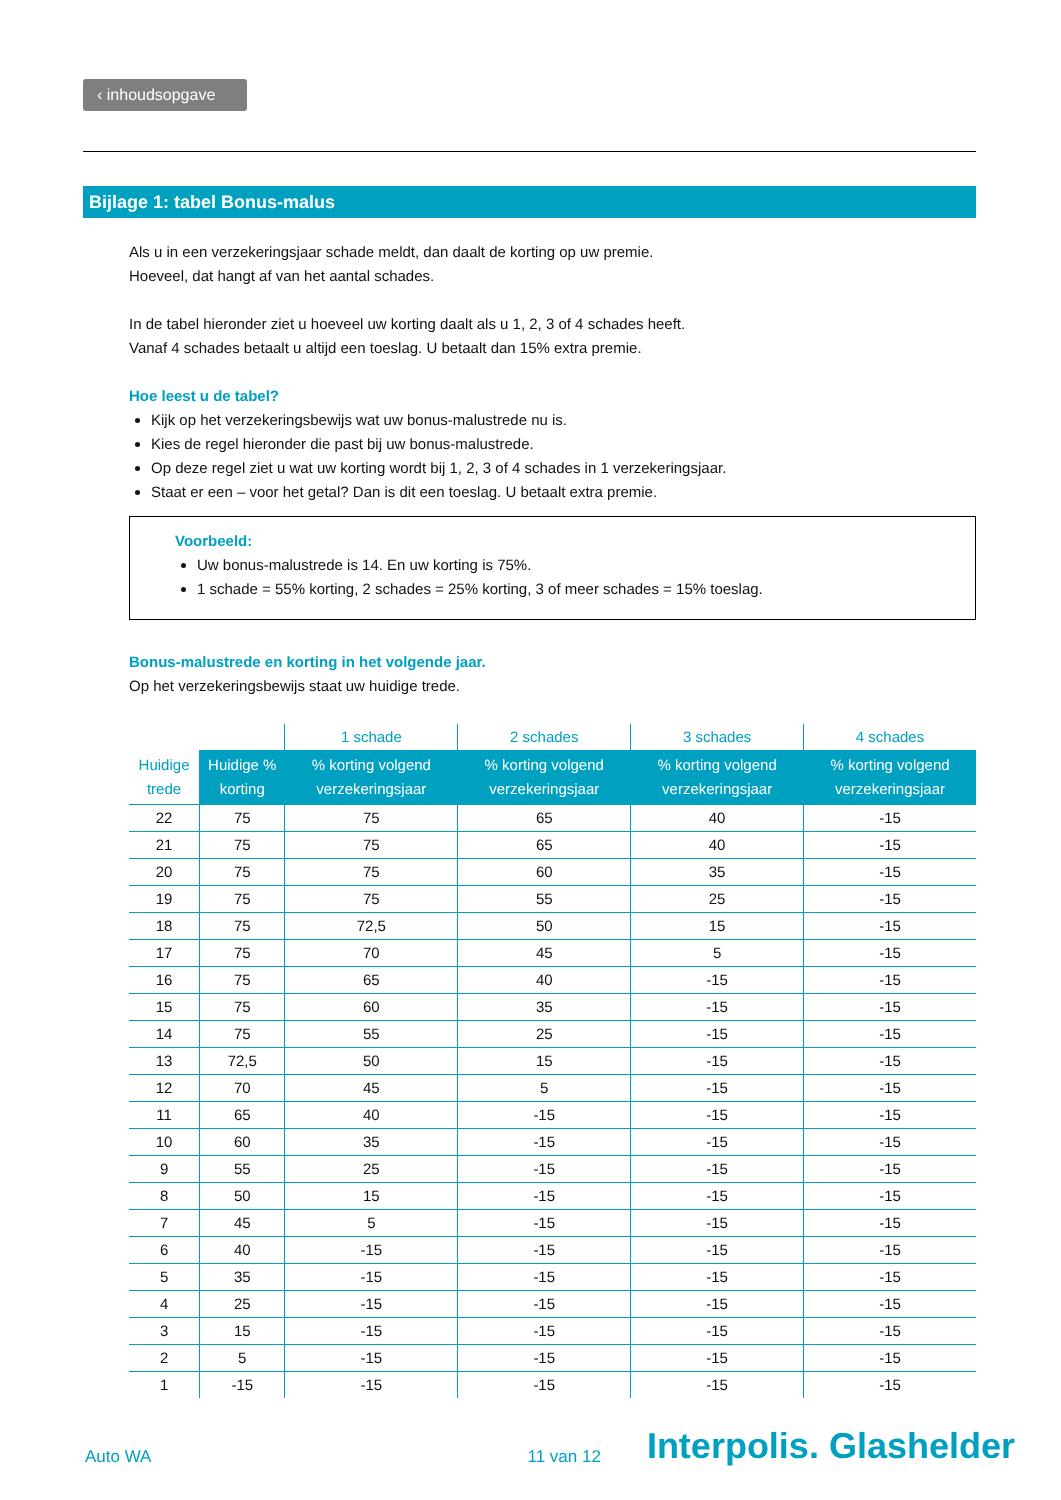‹ inhoudsopgave
Bijlage 1: tabel Bonus-malus
Als u in een verzekeringsjaar schade meldt, dan daalt de korting op uw premie.
Hoeveel, dat hangt af van het aantal schades.
In de tabel hieronder ziet u hoeveel uw korting daalt als u 1, 2, 3 of 4 schades heeft.
Vanaf 4 schades betaalt u altijd een toeslag. U betaalt dan 15% extra premie.
Hoe leest u de tabel?
Kijk op het verzekeringsbewijs wat uw bonus-malustrede nu is.
Kies de regel hieronder die past bij uw bonus-malustrede.
Op deze regel ziet u wat uw korting wordt bij 1, 2, 3 of 4 schades in 1 verzekeringsjaar.
Staat er een – voor het getal? Dan is dit een toeslag. U betaalt extra premie.
Voorbeeld:
Uw bonus-malustrede is 14. En uw korting is 75%.
1 schade = 55% korting, 2 schades = 25% korting, 3 of meer schades = 15% toeslag.
Bonus-malustrede en korting in het volgende jaar.
Op het verzekeringsbewijs staat uw huidige trede.
| | | 1 schade | 2 schades | 3 schades | 4 schades |
| --- | --- | --- | --- | --- | --- |
| Huidige trede | Huidige % korting | % korting volgend verzekeringsjaar | % korting volgend verzekeringsjaar | % korting volgend verzekeringsjaar | % korting volgend verzekeringsjaar |
| 22 | 75 | 75 | 65 | 40 | -15 |
| 21 | 75 | 75 | 65 | 40 | -15 |
| 20 | 75 | 75 | 60 | 35 | -15 |
| 19 | 75 | 75 | 55 | 25 | -15 |
| 18 | 75 | 72,5 | 50 | 15 | -15 |
| 17 | 75 | 70 | 45 | 5 | -15 |
| 16 | 75 | 65 | 40 | -15 | -15 |
| 15 | 75 | 60 | 35 | -15 | -15 |
| 14 | 75 | 55 | 25 | -15 | -15 |
| 13 | 72,5 | 50 | 15 | -15 | -15 |
| 12 | 70 | 45 | 5 | -15 | -15 |
| 11 | 65 | 40 | -15 | -15 | -15 |
| 10 | 60 | 35 | -15 | -15 | -15 |
| 9 | 55 | 25 | -15 | -15 | -15 |
| 8 | 50 | 15 | -15 | -15 | -15 |
| 7 | 45 | 5 | -15 | -15 | -15 |
| 6 | 40 | -15 | -15 | -15 | -15 |
| 5 | 35 | -15 | -15 | -15 | -15 |
| 4 | 25 | -15 | -15 | -15 | -15 |
| 3 | 15 | -15 | -15 | -15 | -15 |
| 2 | 5 | -15 | -15 | -15 | -15 |
| 1 | -15 | -15 | -15 | -15 | -15 |
Auto WA 11 van 12 Interpolis. Glashelder